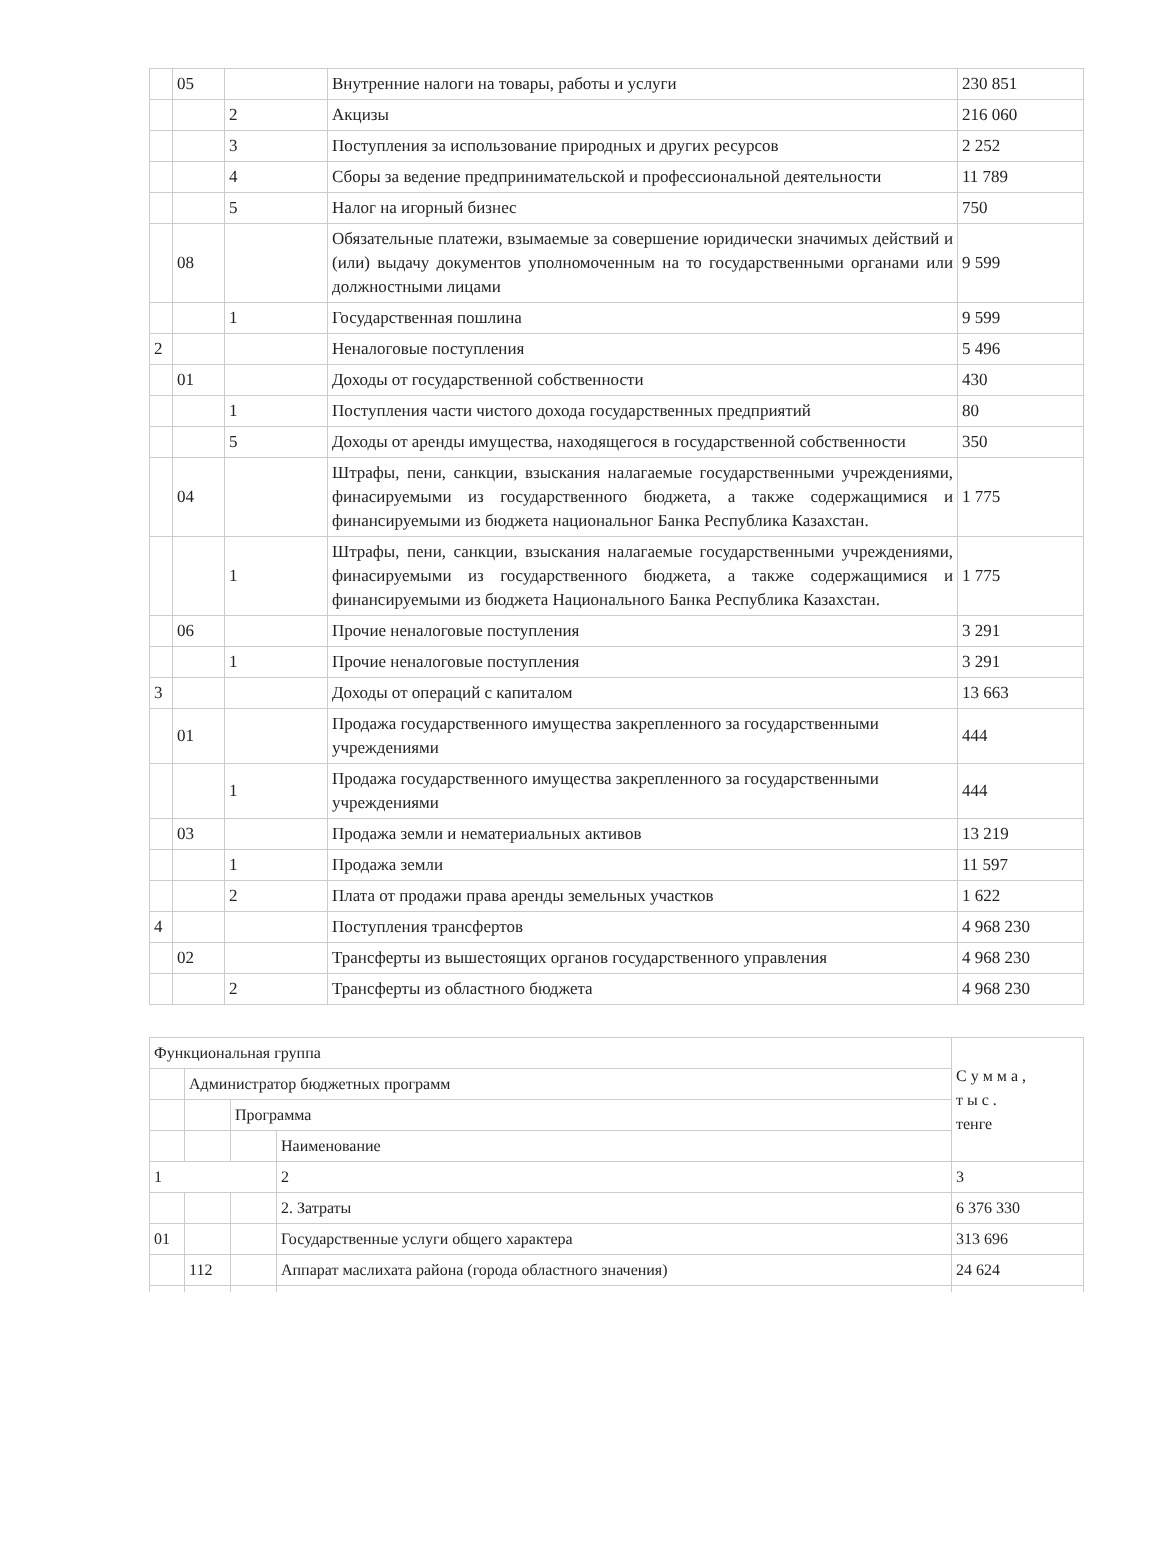| | 05 | | Внутренние налоги на товары, работы и услуги | 230 851 |
| | | 2 | Акцизы | 216 060 |
| | | 3 | Поступления за использование природных и других ресурсов | 2 252 |
| | | 4 | Сборы за ведение предпринимательской и профессиональной деятельности | 11 789 |
| | | 5 | Налог на игорный бизнес | 750 |
| | 08 | | Обязательные платежи, взымаемые за совершение юридически значимых действий и (или) выдачу документов уполномоченным на то государственными органами или должностными лицами | 9 599 |
| | | 1 | Государственная пошлина | 9 599 |
| 2 | | | Неналоговые поступления | 5 496 |
| | 01 | | Доходы от государственной собственности | 430 |
| | | 1 | Поступления части чистого дохода государственных предприятий | 80 |
| | | 5 | Доходы от аренды имущества, находящегося в государственной собственности | 350 |
| | 04 | | Штрафы, пени, санкции, взыскания налагаемые государственными учреждениями, финасируемыми из государственного бюджета, а также содержащимися и финансируемыми из бюджета национальног Банка Республика Казахстан. | 1 775 |
| | | 1 | Штрафы, пени, санкции, взыскания налагаемые государственными учреждениями, финасируемыми из государственного бюджета, а также содержащимися и финансируемыми из бюджета Национального Банка Республика Казахстан. | 1 775 |
| | 06 | | Прочие неналоговые поступления | 3 291 |
| | | 1 | Прочие неналоговые поступления | 3 291 |
| 3 | | | Доходы от операций с капиталом | 13 663 |
| | 01 | | Продажа государственного имущества закрепленного за государственными учреждениями | 444 |
| | | 1 | Продажа государственного имущества закрепленного за государственными учреждениями | 444 |
| | 03 | | Продажа земли и нематериальных активов | 13 219 |
| | | 1 | Продажа земли | 11 597 |
| | | 2 | Плата от продажи права аренды земельных участков | 1 622 |
| 4 | | | Поступления трансфертов | 4 968 230 |
| | 02 | | Трансферты из вышестоящих органов государственного управления | 4 968 230 |
| | | 2 | Трансферты из областного бюджета | 4 968 230 |
| Функциональная группа | | | | С у м м а , т ы с . тенге |
| | Администратор бюджетных программ | | | |
| | | Программа | | |
| | | | Наименование | |
| 1 | | | 2 | 3 |
| | | | 2. Затраты | 6 376 330 |
| 01 | | | Государственные услуги общего характера | 313 696 |
| | 112 | | Аппарат маслихата района (города областного значения) | 24 624 |